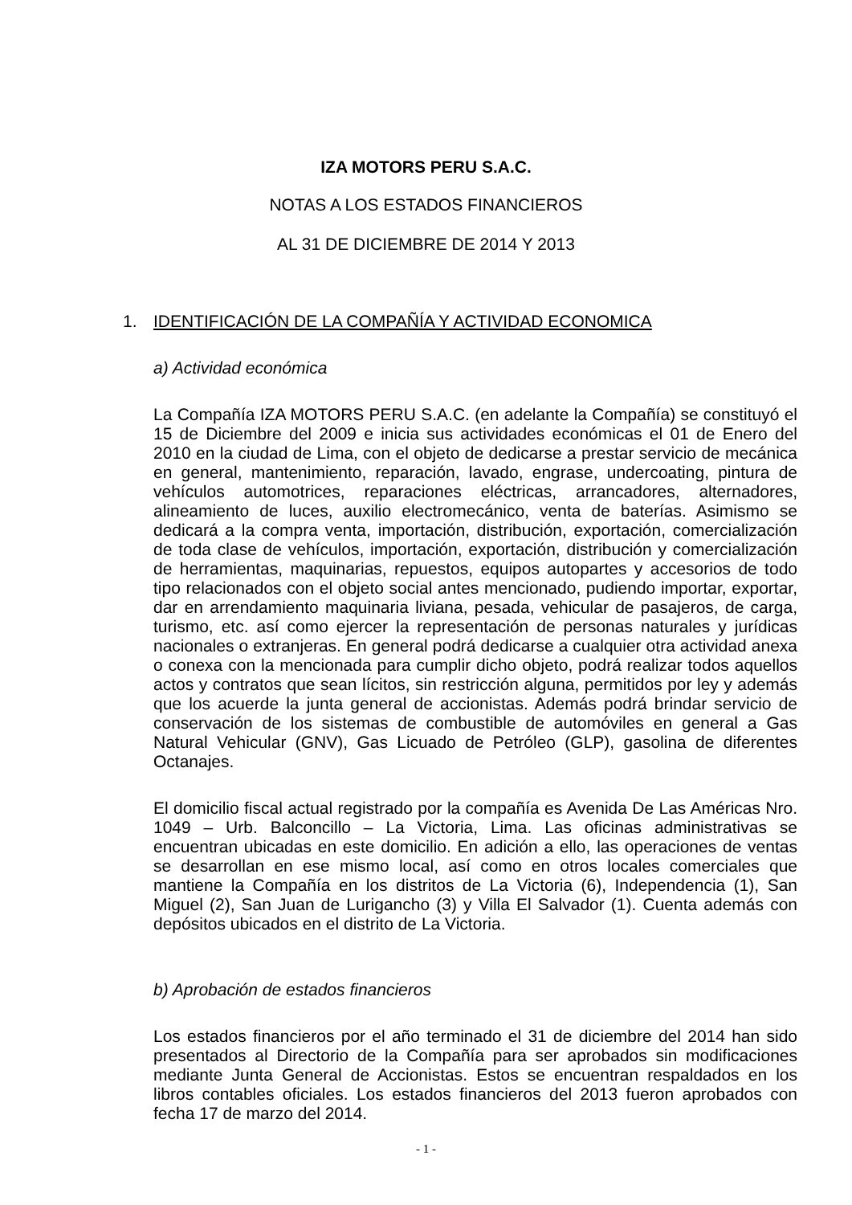IZA MOTORS PERU S.A.C.
NOTAS A LOS ESTADOS FINANCIEROS
AL 31 DE DICIEMBRE DE 2014 Y 2013
1. IDENTIFICACIÓN DE LA COMPAÑÍA Y ACTIVIDAD ECONOMICA
a) Actividad económica
La Compañía IZA MOTORS PERU S.A.C. (en adelante la Compañía) se constituyó el 15 de Diciembre del 2009 e inicia sus actividades económicas el 01 de Enero del 2010 en la ciudad de Lima, con el objeto de dedicarse a prestar servicio de mecánica en general, mantenimiento, reparación, lavado, engrase, undercoating, pintura de vehículos automotrices, reparaciones eléctricas, arrancadores, alternadores, alineamiento de luces, auxilio electromecánico, venta de baterías. Asimismo se dedicará a la compra venta, importación, distribución, exportación, comercialización de toda clase de vehículos, importación, exportación, distribución y comercialización de herramientas, maquinarias, repuestos, equipos autopartes y accesorios de todo tipo relacionados con el objeto social antes mencionado, pudiendo importar, exportar, dar en arrendamiento maquinaria liviana, pesada, vehicular de pasajeros, de carga, turismo, etc. así como ejercer la representación de personas naturales y jurídicas nacionales o extranjeras. En general podrá dedicarse a cualquier otra actividad anexa o conexa con la mencionada para cumplir dicho objeto, podrá realizar todos aquellos actos y contratos que sean lícitos, sin restricción alguna, permitidos por ley y además que los acuerde la junta general de accionistas. Además podrá brindar servicio de conservación de los sistemas de combustible de automóviles en general a Gas Natural Vehicular (GNV), Gas Licuado de Petróleo (GLP), gasolina de diferentes Octanajes.
El domicilio fiscal actual registrado por la compañía es Avenida De Las Américas Nro. 1049 – Urb. Balconcillo – La Victoria, Lima. Las oficinas administrativas se encuentran ubicadas en este domicilio. En adición a ello, las operaciones de ventas se desarrollan en ese mismo local, así como en otros locales comerciales que mantiene la Compañía en los distritos de La Victoria (6), Independencia (1), San Miguel (2), San Juan de Lurigancho (3) y Villa El Salvador (1). Cuenta además con depósitos ubicados en el distrito de La Victoria.
b) Aprobación de estados financieros
Los estados financieros por el año terminado el 31 de diciembre del 2014 han sido presentados al Directorio de la Compañía para ser aprobados sin modificaciones mediante Junta General de Accionistas. Estos se encuentran respaldados en los libros contables oficiales. Los estados financieros del 2013 fueron aprobados con fecha 17 de marzo del 2014.
- 1 -